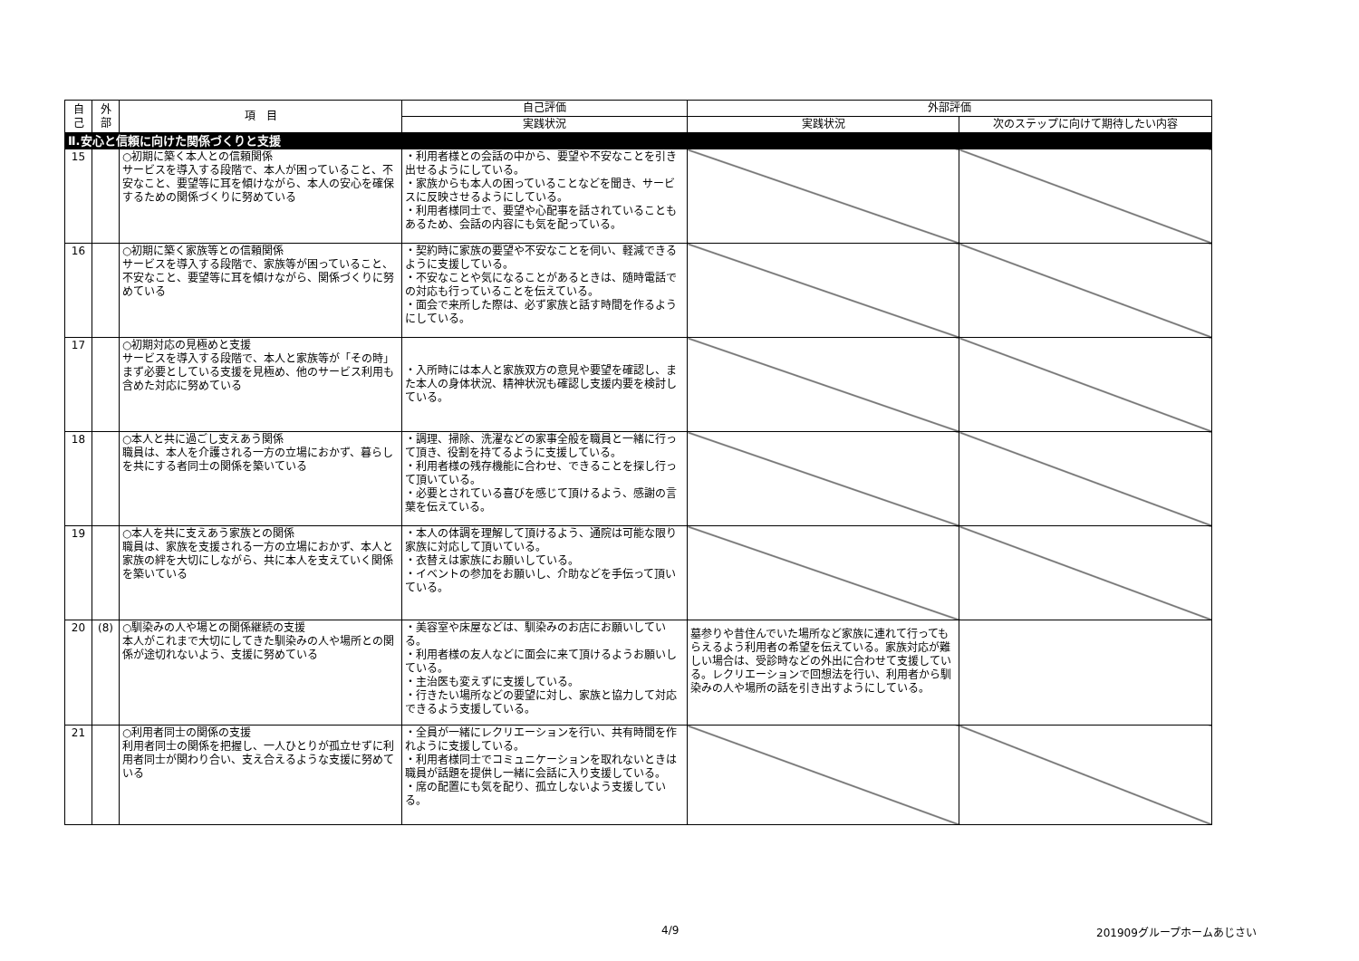| 自己 | 外部 | 項 目 | 自己評価 | 外部評価 | |
| --- | --- | --- | --- | --- | --- |
| | | | 実践状況 | 実践状況 | 次のステップに向けて期待したい内容 |
| Ⅱ.安心と信頼に向けた関係づくりと支援 | | | | | |
| 15 | | ○初期に築く本人との信頼関係 サービスを導入する段階で、本人が困っていること、不安なこと、要望等に耳を傾けながら、本人の安心を確保するための関係づくりに努めている | ・利用者様との会話の中から、要望や不安なことを引き出せるようにしている。 ・家族からも本人の困っていることなどを聞き、サービスに反映させるようにしている。 ・利用者様同士で、要望や心配事を話されていることもあるため、会話の内容にも気を配っている。 | | |
| 16 | | ○初期に築く家族等との信頼関係 サービスを導入する段階で、家族等が困っていること、不安なこと、要望等に耳を傾けながら、関係づくりに努めている | ・契約時に家族の要望や不安なことを伺い、軽減できるように支援している。 ・不安なことや気になることがあるときは、随時電話での対応も行っていることを伝えている。 ・面会で来所した際は、必ず家族と話す時間を作るようにしている。 | | |
| 17 | | ○初期対応の見極めと支援 サービスを導入する段階で、本人と家族等が「その時」まず必要としている支援を見極め、他のサービス利用も含めた対応に努めている | ・入所時には本人と家族双方の意見や要望を確認し、また本人の身体状況、精神状況も確認し支援内要を検討している。 | | |
| 18 | | ○本人と共に過ごし支えあう関係 職員は、本人を介護される一方の立場におかず、暮らしを共にする者同士の関係を築いている | ・調理、掃除、洗濯などの家事全般を職員と一緒に行って頂き、役割を持てるように支援している。 ・利用者様の残存機能に合わせ、できることを探し行って頂いている。 ・必要とされている喜びを感じて頂けるよう、感謝の言葉を伝えている。 | | |
| 19 | | ○本人を共に支えあう家族との関係 職員は、家族を支援される一方の立場におかず、本人と家族の絆を大切にしながら、共に本人を支えていく関係を築いている | ・本人の体調を理解して頂けるよう、通院は可能な限り家族に対応して頂いている。 ・衣替えは家族にお願いしている。 ・イベントの参加をお願いし、介助などを手伝って頂いている。 | | |
| 20 | (8) | ○馴染みの人や場との関係継続の支援 本人がこれまで大切にしてきた馴染みの人や場所との関係が途切れないよう、支援に努めている | ・美容室や床屋などは、馴染みのお店にお願いしている。 ・利用者様の友人などに面会に来て頂けるようお願いしている。 ・主治医も変えずに支援している。 ・行きたい場所などの要望に対し、家族と協力して対応できるよう支援している。 | 墓参りや昔住んでいた場所など家族に連れて行ってもらえるよう利用者の希望を伝えている。家族対応が難しい場合は、受診時などの外出に合わせて支援している。レクリエーションで回想法を行い、利用者から馴染みの人や場所の話を引き出すようにしている。 | |
| 21 | | ○利用者同士の関係の支援 利用者同士の関係を把握し、一人ひとりが孤立せずに利用者同士が関わり合い、支え合えるような支援に努めている | ・全員が一緒にレクリエーションを行い、共有時間を作れように支援している。 ・利用者様同士でコミュニケーションを取れないときは職員が話題を提供し一緒に会話に入り支援している。 ・席の配置にも気を配り、孤立しないよう支援している。 | | |
4/9 201909グループホームあじさい